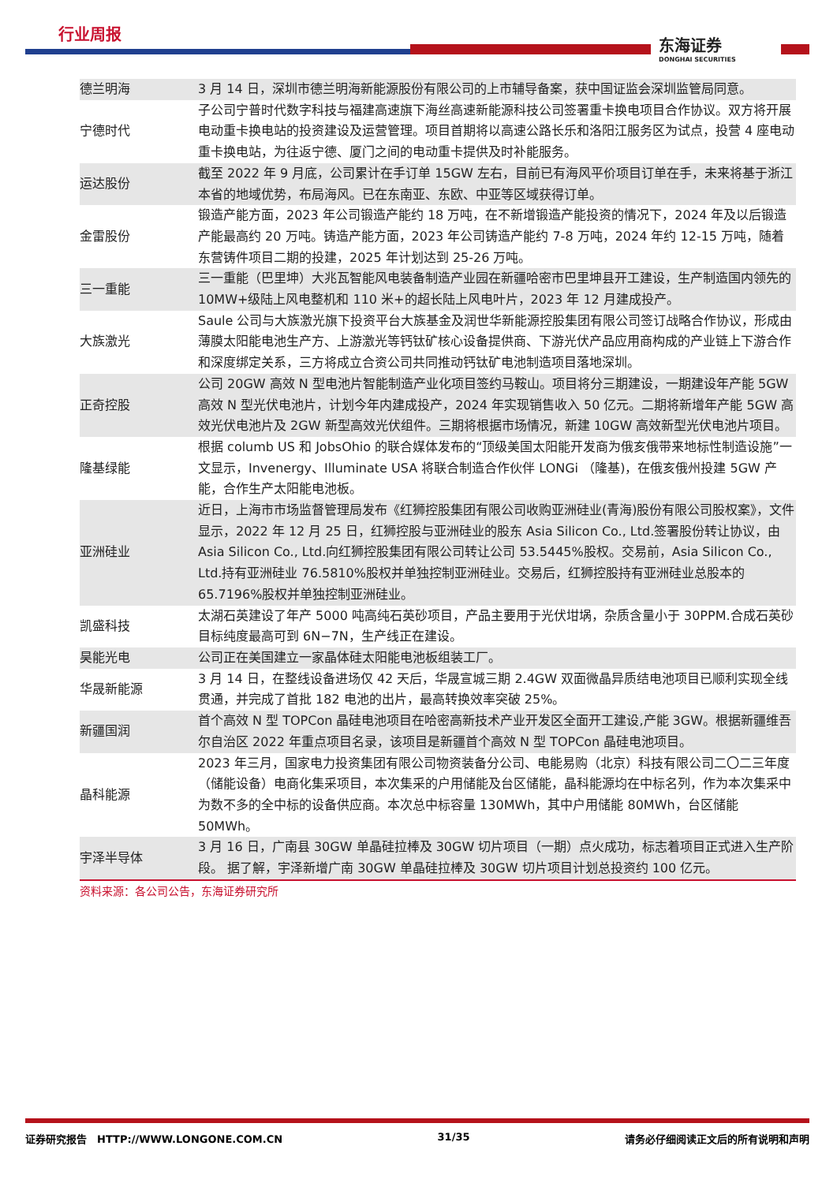行业周报
东海证券
DONGHAI SECURITIES
| 德兰明海 | 3 月 14 日，深圳市德兰明海新能源股份有限公司的上市辅导备案，获中国证监会深圳监管局同意。 |
| 宁德时代 | 子公司宁普时代数字科技与福建高速旗下海丝高速新能源科技公司签署重卡换电项目合作协议。双方将开展电动重卡换电站的投资建设及运营管理。项目首期将以高速公路长乐和洛阳江服务区为试点，投营 4 座电动重卡换电站，为往返宁德、厦门之间的电动重卡提供及时补能服务。 |
| 运达股份 | 截至 2022 年 9 月底，公司累计在手订单 15GW 左右，目前已有海风平价项目订单在手，未来将基于浙江本省的地域优势，布局海风。已在东南亚、东欧、中亚等区域获得订单。 |
| 金雷股份 | 锻造产能方面，2023 年公司锻造产能约 18 万吨，在不新增锻造产能投资的情况下，2024 年及以后锻造产能最高约 20 万吨。铸造产能方面，2023 年公司铸造产能约 7-8 万吨，2024 年约 12-15 万吨，随着东营铸件项目二期的投建，2025 年计划达到 25-26 万吨。 |
| 三一重能 | 三一重能（巴里坤）大兆瓦智能风电装备制造产业园在新疆哈密市巴里坤县开工建设，生产制造国内领先的 10MW+级陆上风电整机和 110 米+的超长陆上风电叶片，2023 年 12 月建成投产。 |
| 大族激光 | Saule 公司与大族激光旗下投资平台大族基金及润世华新能源控股集团有限公司签订战略合作协议，形成由薄膜太阳能电池生产方、上游激光等钙钛矿核心设备提供商、下游光伏产品应用商构成的产业链上下游合作和深度绑定关系，三方将成立合资公司共同推动钙钛矿电池制造项目落地深圳。 |
| 正奇控股 | 公司 20GW 高效 N 型电池片智能制造产业化项目签约马鞍山。项目将分三期建设，一期建设年产能 5GW 高效 N 型光伏电池片，计划今年内建成投产，2024 年实现销售收入 50 亿元。二期将新增年产能 5GW 高效光伏电池片及 2GW 新型高效光伏组件。三期将根据市场情况，新建 10GW 高效新型光伏电池片项目。 |
| 隆基绿能 | 根据 columb US 和 JobsOhio 的联合媒体发布的“顶级美国太阳能开发商为俄亥俄带来地标性制造设施”一文显示，Invenergy、Illuminate USA 将联合制造合作伙伴 LONGi （隆基)，在俄亥俄州投建 5GW 产能，合作生产太阳能电池板。 |
| 亚洲硅业 | 近日，上海市市场监督管理局发布《红狮控股集团有限公司收购亚洲硅业(青海)股份有限公司股权案》，文件显示，2022 年 12 月 25 日，红狮控股与亚洲硅业的股东 Asia Silicon Co., Ltd.签署股份转让协议，由 Asia Silicon Co., Ltd.向红狮控股集团有限公司转让公司 53.5445%股权。交易前，Asia Silicon Co., Ltd.持有亚洲硅业 76.5810%股权并单独控制亚洲硅业。交易后，红狮控股持有亚洲硅业总股本的 65.7196%股权并单独控制亚洲硅业。 |
| 凯盛科技 | 太湖石英建设了年产 5000 吨高纯石英砂项目，产品主要用于光伏坩埚，杂质含量小于 30PPM.合成石英砂目标纯度最高可到 6N−7N，生产线正在建设。 |
| 昊能光电 | 公司正在美国建立一家晶体硅太阳能电池板组装工厂。 |
| 华晟新能源 | 3 月 14 日，在整线设备进场仅 42 天后，华晟宣城三期 2.4GW 双面微晶异质结电池项目已顺利实现全线贯通，并完成了首批 182 电池的出片，最高转换效率突破 25%。 |
| 新疆国润 | 首个高效 N 型 TOPCon 晶硅电池项目在哈密高新技术产业开发区全面开工建设,产能 3GW。根据新疆维吾尔自治区 2022 年重点项目名录，该项目是新疆首个高效 N 型 TOPCon 晶硅电池项目。 |
| 晶科能源 | 2023 年三月，国家电力投资集团有限公司物资装备分公司、电能易购（北京）科技有限公司二〇二三年度（储能设备）电商化集采项目，本次集采的户用储能及台区储能，晶科能源均在中标名列，作为本次集采中为数不多的全中标的设备供应商。本次总中标容量 130MWh，其中户用储能 80MWh，台区储能 50MWh。 |
| 宇泽半导体 | 3 月 16 日，广南县 30GW 单晶硅拉棒及 30GW 切片项目（一期）点火成功，标志着项目正式进入生产阶段。 据了解，宇泽新增广南 30GW 单晶硅拉棒及 30GW 切片项目计划总投资约 100 亿元。 |
资料来源：各公司公告，东海证券研究所
证券研究报告　HTTP://WWW.LONGONE.COM.CN 31/35 请务必仔细阅读正文后的所有说明和声明